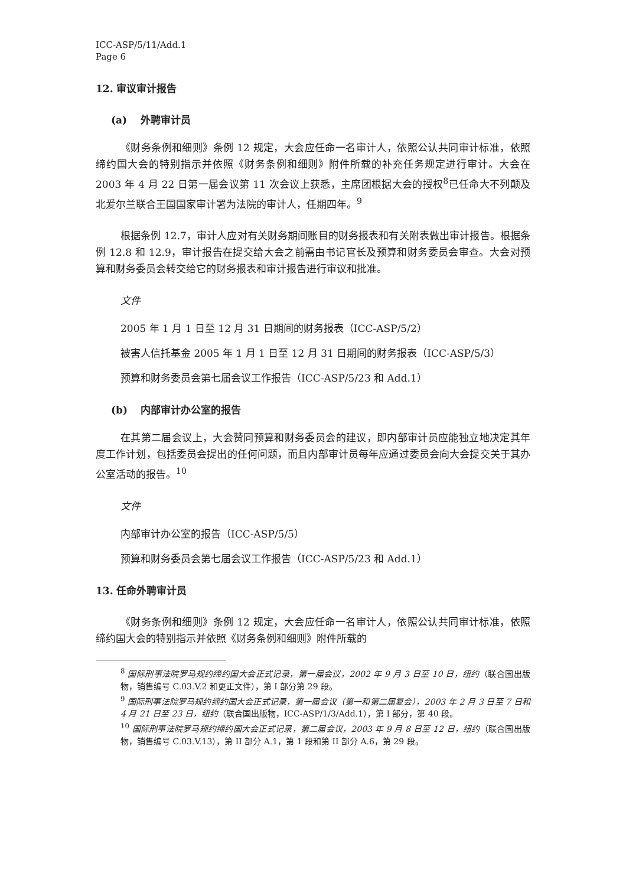ICC-ASP/5/11/Add.1
Page 6
12. 审议审计报告
(a) 外聘审计员
《财务条例和细则》条例 12 规定，大会应任命一名审计人，依照公认共同审计标准，依照缔约国大会的特别指示并依照《财务条例和细则》附件所载的补充任务规定进行审计。大会在 2003 年 4 月 22 日第一届会议第 11 次会议上获悉，主席团根据大会的授权<sup>8</sup>已任命大不列颠及北爱尔兰联合王国国家审计署为法院的审计人，任期四年。<sup>9</sup>
根据条例 12.7，审计人应对有关财务期间账目的财务报表和有关附表做出审计报告。根据条例 12.8 和 12.9，审计报告在提交给大会之前需由书记官长及预算和财务委员会审查。大会对预算和财务委员会转交给它的财务报表和审计报告进行审议和批准。
文件
2005 年 1 月 1 日至 12 月 31 日期间的财务报表（ICC-ASP/5/2）
被害人信托基金 2005 年 1 月 1 日至 12 月 31 日期间的财务报表（ICC-ASP/5/3）
预算和财务委员会第七届会议工作报告（ICC-ASP/5/23 和 Add.1）
(b) 内部审计办公室的报告
在其第二届会议上，大会赞同预算和财务委员会的建议，即内部审计员应能独立地决定其年度工作计划，包括委员会提出的任何问题，而且内部审计员每年应通过委员会向大会提交关于其办公室活动的报告。<sup>10</sup>
文件
内部审计办公室的报告（ICC-ASP/5/5）
预算和财务委员会第七届会议工作报告（ICC-ASP/5/23 和 Add.1）
13. 任命外聘审计员
《财务条例和细则》条例 12 规定，大会应任命一名审计人，依照公认共同审计标准，依照缔约国大会的特别指示并依照《财务条例和细则》附件所载的
<sup>8</sup> 国际刑事法院罗马规约缔约国大会正式记录，第一届会议，2002 年 9 月 3 日至 10 日，纽约（联合国出版物，销售编号 C.03.V.2 和更正文件），第 I 部分第 29 段。
<sup>9</sup> 国际刑事法院罗马规约缔约国大会正式记录，第一届会议（第一和第二届复会），2003 年 2 月 3 日至 7 日和 4 月 21 日至 23 日，纽约（联合国出版物，ICC-ASP/1/3/Add.1），第 I 部分，第 40 段。
<sup>10</sup> 国际刑事法院罗马规约缔约国大会正式记录，第二届会议，2003 年 9 月 8 日至 12 日，纽约（联合国出版物，销售编号 C.03.V.13），第 II 部分 A.1，第 1 段和第 II 部分 A.6，第 29 段。